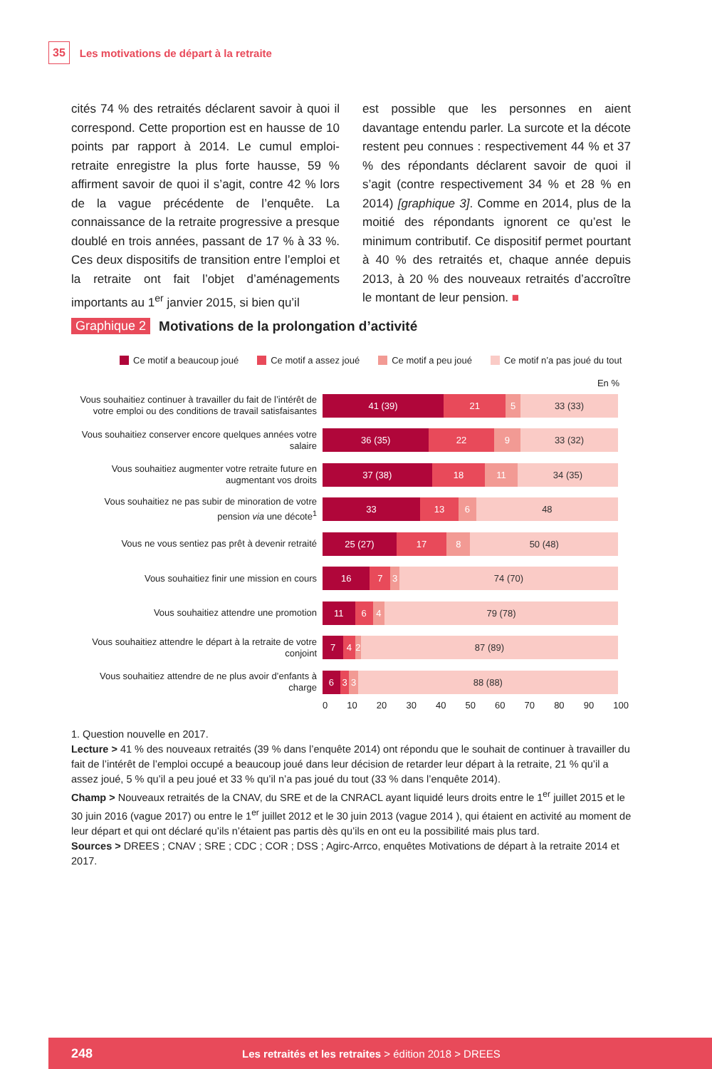35 Les motivations de départ à la retraite
cités 74 % des retraités déclarent savoir à quoi il correspond. Cette proportion est en hausse de 10 points par rapport à 2014. Le cumul emploi-retraite enregistre la plus forte hausse, 59 % affirment savoir de quoi il s’agit, contre 42 % lors de la vague précédente de l’enquête. La connaissance de la retraite progressive a presque doublé en trois années, passant de 17 % à 33 %. Ces deux dispositifs de transition entre l’emploi et la retraite ont fait l’objet d’aménagements importants au 1<sup>er</sup> janvier 2015, si bien qu’il
est possible que les personnes en aient davantage entendu parler. La surcote et la décote restent peu connues : respectivement 44 % et 37 % des répondants déclarent savoir de quoi il s’agit (contre respectivement 34 % et 28 % en 2014) [graphique 3]. Comme en 2014, plus de la moitié des répondants ignorent ce qu’est le minimum contributif. Ce dispositif permet pourtant à 40 % des retraités et, chaque année depuis 2013, à 20 % des nouveaux retraités d’accroître le montant de leur pension. ■
Graphique 2 Motivations de la prolongation d’activité
Ce motif a beaucoup joué Ce motif a assez joué Ce motif a peu joué Ce motif n’a pas joué du tout
En %
Vous souhaitiez continuer à travailler du fait de l’intérêt de votre emploi ou des conditions de travail satisfaisantes
41 (39) 21 5 33 (33)
Vous souhaitiez conserver encore quelques années votre salaire
36 (35) 22 9 33 (32)
Vous souhaitiez augmenter votre retraite future en augmentant vos droits
37 (38) 18 11 34 (35)
Vous souhaitiez ne pas subir de minoration de votre pension via une décote<sup>1</sup>
33 13 6 48
Vous ne vous sentiez pas prêt à devenir retraité
25 (27) 17 8 50 (48)
Vous souhaitiez finir une mission en cours
16 7 3 74 (70)
Vous souhaitiez attendre une promotion
11 6 4 79 (78)
Vous souhaitiez attendre le départ à la retraite de votre conjoint
7 4 2 87 (89)
Vous souhaitiez attendre de ne plus avoir d’enfants à charge
6 3 3 88 (88)
0 10 20 30 40 50 60 70 80 90 100
1. Question nouvelle en 2017.
Lecture > 41 % des nouveaux retraités (39 % dans l’enquête 2014) ont répondu que le souhait de continuer à travailler du fait de l’intérêt de l’emploi occupé a beaucoup joué dans leur décision de retarder leur départ à la retraite, 21 % qu’il a assez joué, 5 % qu’il a peu joué et 33 % qu’il n’a pas joué du tout (33 % dans l’enquête 2014).
Champ > Nouveaux retraités de la CNAV, du SRE et de la CNRACL ayant liquidé leurs droits entre le 1<sup>er</sup> juillet 2015 et le 30 juin 2016 (vague 2017) ou entre le 1<sup>er</sup> juillet 2012 et le 30 juin 2013 (vague 2014 ), qui étaient en activité au moment de leur départ et qui ont déclaré qu’ils n’étaient pas partis dès qu’ils en ont eu la possibilité mais plus tard.
Sources > DREES ; CNAV ; SRE ; CDC ; COR ; DSS ; Agirc-Arrco, enquêtes Motivations de départ à la retraite 2014 et 2017.
248 Les retraités et les retraites > édition 2018 > DREES